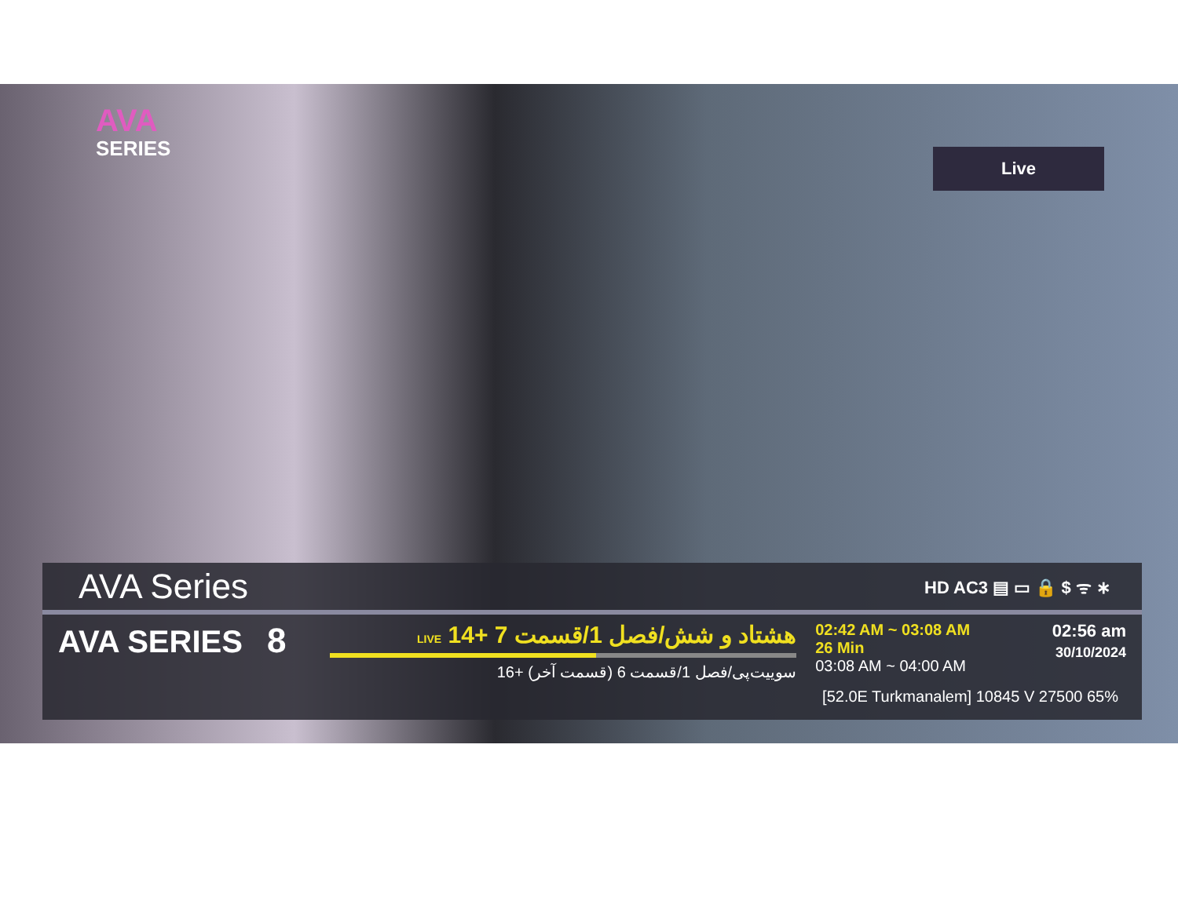AVA
SERIES
Live
AVA Series
HD AC3 ▤ ▭ 🔒 $ ᯤ ∗
AVA SERIES 8
هشتاد و شش/فصل 1/قسمت 7 +14 LIVE
سوییت‌پی/فصل 1/قسمت 6 (قسمت آخر) +16
02:42 AM ~ 03:08 AM
26 Min
03:08 AM ~ 04:00 AM
02:56 am
30/10/2024
[52.0E Turkmanalem] 10845 V 27500 65%